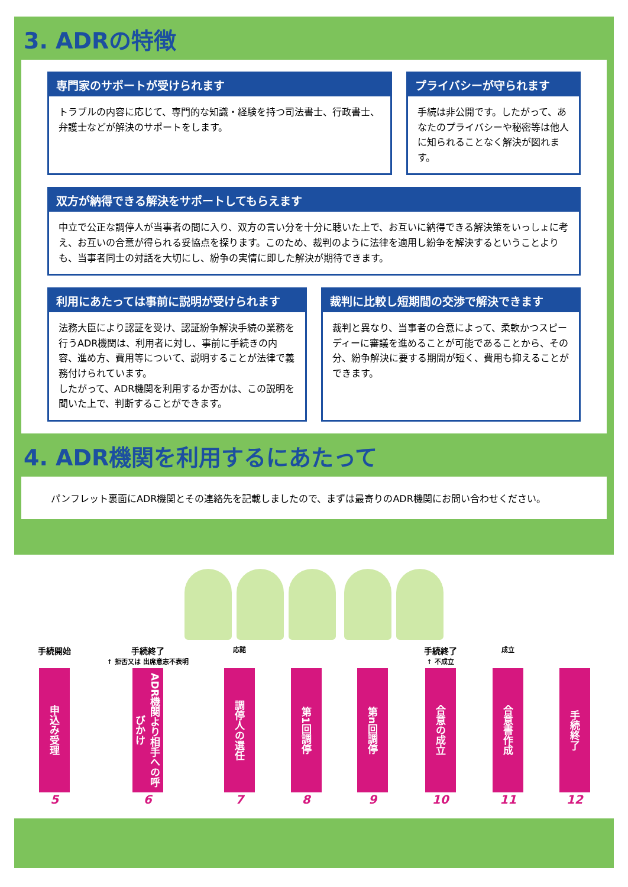3. ADRの特徴
専門家のサポートが受けられます
トラブルの内容に応じて、専門的な知識・経験を持つ司法書士、行政書士、弁護士などが解決のサポートをします。
プライバシーが守られます
手続は非公開です。したがって、あなたのプライバシーや秘密等は他人に知られることなく解決が図れます。
双方が納得できる解決をサポートしてもらえます
中立で公正な調停人が当事者の間に入り、双方の言い分を十分に聴いた上で、お互いに納得できる解決策をいっしょに考え、お互いの合意が得られる妥協点を探ります。このため、裁判のように法律を適用し紛争を解決するということよりも、当事者同士の対話を大切にし、紛争の実情に即した解決が期待できます。
利用にあたっては事前に説明が受けられます
法務大臣により認証を受け、認証紛争解決手続の業務を行うADR機関は、利用者に対し、事前に手続きの内容、進め方、費用等について、説明することが法律で義務付けられています。
したがって、ADR機関を利用するか否かは、この説明を聞いた上で、判断することができます。
裁判に比較し短期間の交渉で解決できます
裁判と異なり、当事者の合意によって、柔軟かつスピーディーに審議を進めることが可能であることから、その分、紛争解決に要する期間が短く、費用も抑えることができます。
4. ADR機関を利用するにあたって
パンフレット裏面にADR機関とその連絡先を記載しましたので、まずは最寄りのADR機関にお問い合わせください。
手続開始
申込み受理
5
手続終了
↑ 拒否又は 出席意志不表明
ADR機関より相手への呼びかけ
6
応諾
調停人の選任
7
第1回調停
8
第n回調停
9
手続終了
↑ 不成立
合意の成立
10
成立
合意書作成
11
手続終了
12